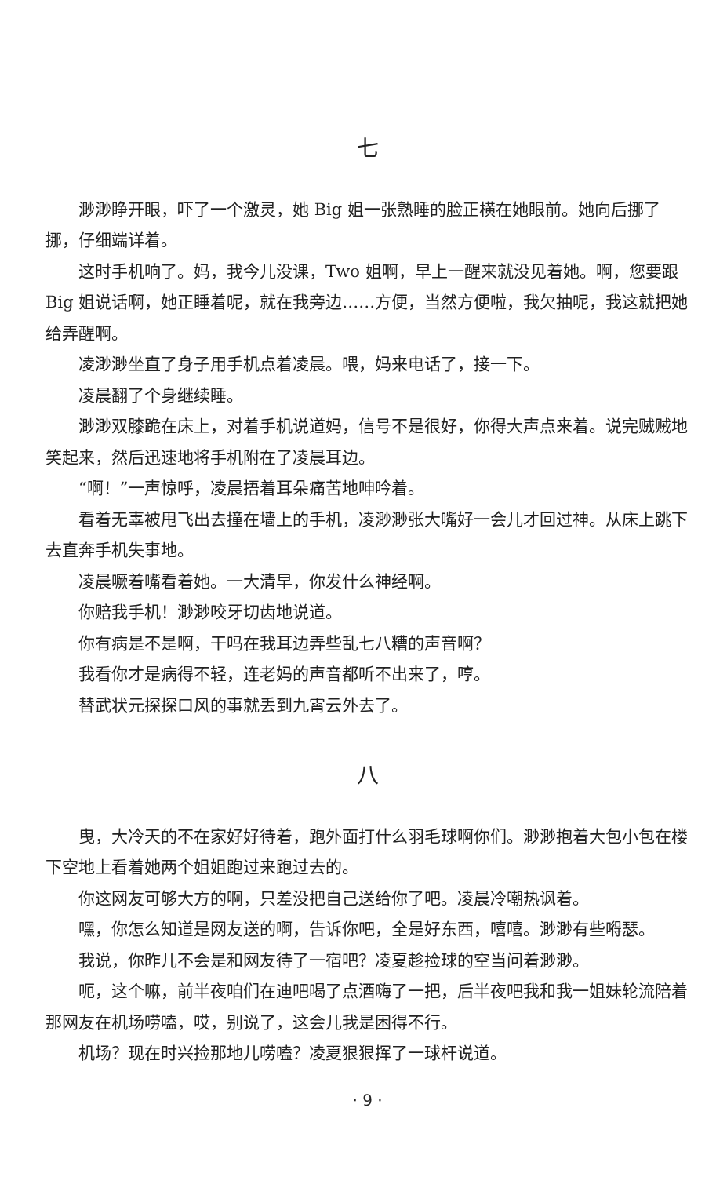七
渺渺睁开眼，吓了一个激灵，她 Big 姐一张熟睡的脸正横在她眼前。她向后挪了挪，仔细端详着。
这时手机响了。妈，我今儿没课，Two 姐啊，早上一醒来就没见着她。啊，您要跟 Big 姐说话啊，她正睡着呢，就在我旁边……方便，当然方便啦，我欠抽呢，我这就把她给弄醒啊。
凌渺渺坐直了身子用手机点着凌晨。喂，妈来电话了，接一下。
凌晨翻了个身继续睡。
渺渺双膝跪在床上，对着手机说道妈，信号不是很好，你得大声点来着。说完贼贼地笑起来，然后迅速地将手机附在了凌晨耳边。
“啊！”一声惊呼，凌晨捂着耳朵痛苦地呻吟着。
看着无辜被甩飞出去撞在墙上的手机，凌渺渺张大嘴好一会儿才回过神。从床上跳下去直奔手机失事地。
凌晨噘着嘴看着她。一大清早，你发什么神经啊。
你赔我手机！渺渺咬牙切齿地说道。
你有病是不是啊，干吗在我耳边弄些乱七八糟的声音啊？
我看你才是病得不轻，连老妈的声音都听不出来了，哼。
替武状元探探口风的事就丢到九霄云外去了。
八
曳，大冷天的不在家好好待着，跑外面打什么羽毛球啊你们。渺渺抱着大包小包在楼下空地上看着她两个姐姐跑过来跑过去的。
你这网友可够大方的啊，只差没把自己送给你了吧。凌晨冷嘲热讽着。
嘿，你怎么知道是网友送的啊，告诉你吧，全是好东西，嘻嘻。渺渺有些嘚瑟。
我说，你昨儿不会是和网友待了一宿吧？凌夏趁捡球的空当问着渺渺。
呃，这个嘛，前半夜咱们在迪吧喝了点酒嗨了一把，后半夜吧我和我一姐妹轮流陪着那网友在机场唠嗑，哎，别说了，这会儿我是困得不行。
机场？现在时兴捡那地儿唠嗑？凌夏狠狠挥了一球杆说道。
· 9 ·